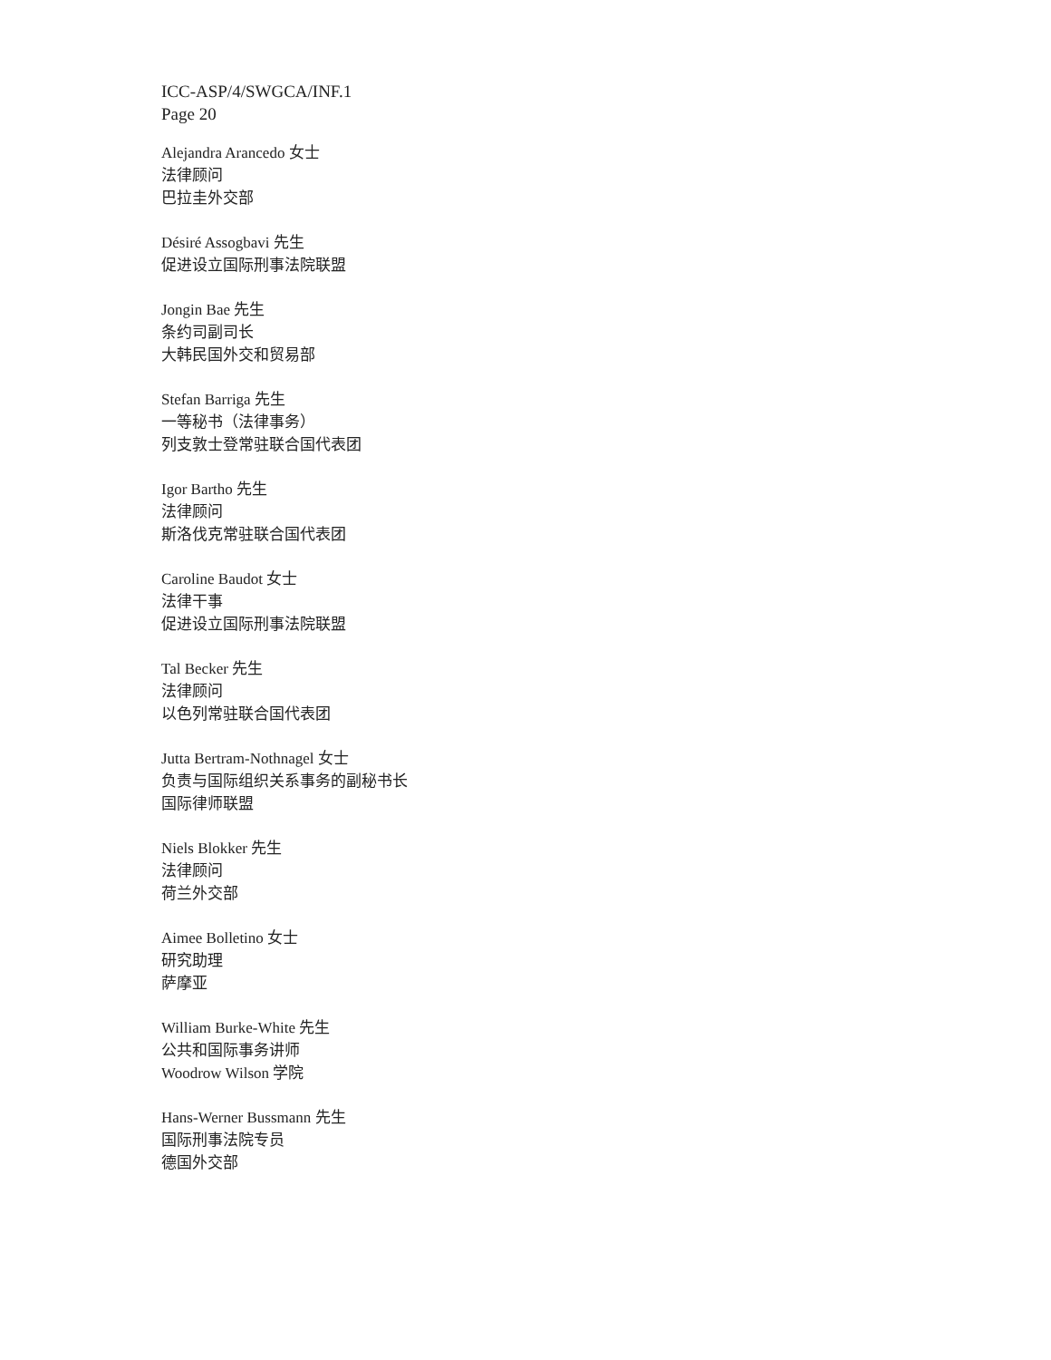ICC-ASP/4/SWGCA/INF.1
Page 20
Alejandra Arancedo 女士
法律顾问
巴拉圭外交部
Désiré Assogbavi 先生
促进设立国际刑事法院联盟
Jongin Bae 先生
条约司副司长
大韩民国外交和贸易部
Stefan Barriga 先生
一等秘书（法律事务）
列支敦士登常驻联合国代表团
Igor Bartho 先生
法律顾问
斯洛伐克常驻联合国代表团
Caroline Baudot 女士
法律干事
促进设立国际刑事法院联盟
Tal Becker 先生
法律顾问
以色列常驻联合国代表团
Jutta Bertram-Nothnagel 女士
负责与国际组织关系事务的副秘书长
国际律师联盟
Niels Blokker 先生
法律顾问
荷兰外交部
Aimee Bolletino 女士
研究助理
萨摩亚
William Burke-White 先生
公共和国际事务讲师
Woodrow Wilson 学院
Hans-Werner Bussmann 先生
国际刑事法院专员
德国外交部